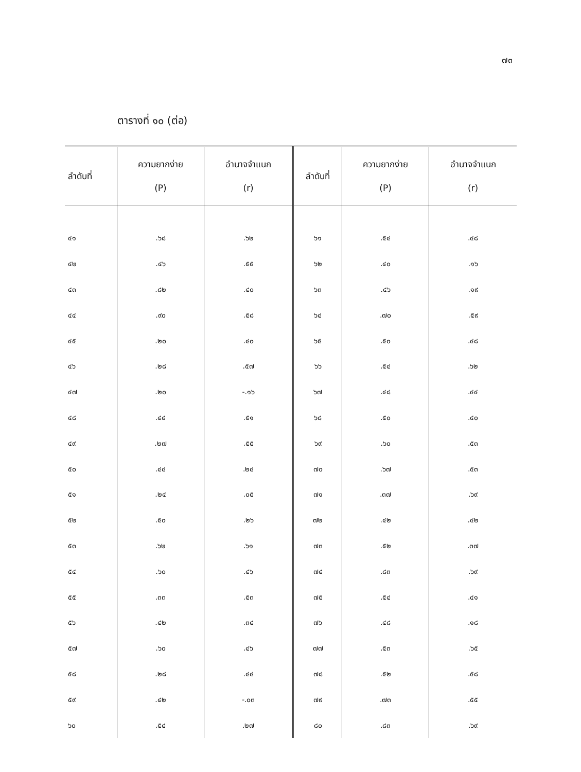๗๓
ตารางที่ ๑๐ (ต่อ)
| ลำดับที่ | ความยากง่าย (P) | อำนาจจำแนก (r) | ลำดับที่ | ความยากง่าย (P) | อำนาจจำแนก (r) |
| --- | --- | --- | --- | --- | --- |
| ๔๑ | .๖๘ | .๖๒ | ๖๑ | .๕๔ | .๔๘ |
| ๔๒ | .๔๖ | .๕๕ | ๖๒ | .๔๐ | .๑๖ |
| ๔๓ | .๘๒ | .๔๐ | ๖๓ | .๔๖ | .๑๙ |
| ๔๔ | .๙๐ | .๕๘ | ๖๔ | .๗๐ | .๕๙ |
| ๔๕ | .๒๐ | .๔๐ | ๖๕ | .๕๐ | .๔๘ |
| ๔๖ | .๒๘ | .๕๗ | ๖๖ | .๕๔ | .๖๒ |
| ๔๗ | .๒๐ | -.๑๖ | ๖๗ | .๔๘ | .๔๔ |
| ๔๘ | .๔๔ | .๕๑ | ๖๘ | .๕๐ | .๔๐ |
| ๔๙ | .๒๗ | .๕๕ | ๖๙ | .๖๐ | .๕๓ |
| ๕๐ | .๔๔ | .๒๔ | ๗๐ | .๖๗ | .๕๓ |
| ๕๑ | .๒๔ | .๐๕ | ๗๑ | .๓๗ | .๖๙ |
| ๕๒ | .๕๐ | .๒๖ | ๗๒ | .๔๒ | .๔๒ |
| ๕๓ | .๖๒ | .๖๑ | ๗๓ | .๕๒ | .๓๗ |
| ๕๔ | .๖๐ | .๔๖ | ๗๔ | .๘๓ | .๖๙ |
| ๕๕ | .๓๓ | .๕๓ | ๗๕ | .๕๔ | .๔๑ |
| ๕๖ | .๔๒ | .๓๔ | ๗๖ | .๔๘ | .๑๘ |
| ๕๗ | .๖๐ | .๔๖ | ๗๗ | .๕๓ | .๖๕ |
| ๕๘ | .๒๘ | .๔๔ | ๗๘ | .๕๒ | .๕๘ |
| ๕๙ | .๔๒ | -.๐๓ | ๗๙ | .๗๓ | .๕๕ |
| ๖๐ | .๕๔ | .๒๗ | ๘๐ | .๘๓ | .๖๙ |